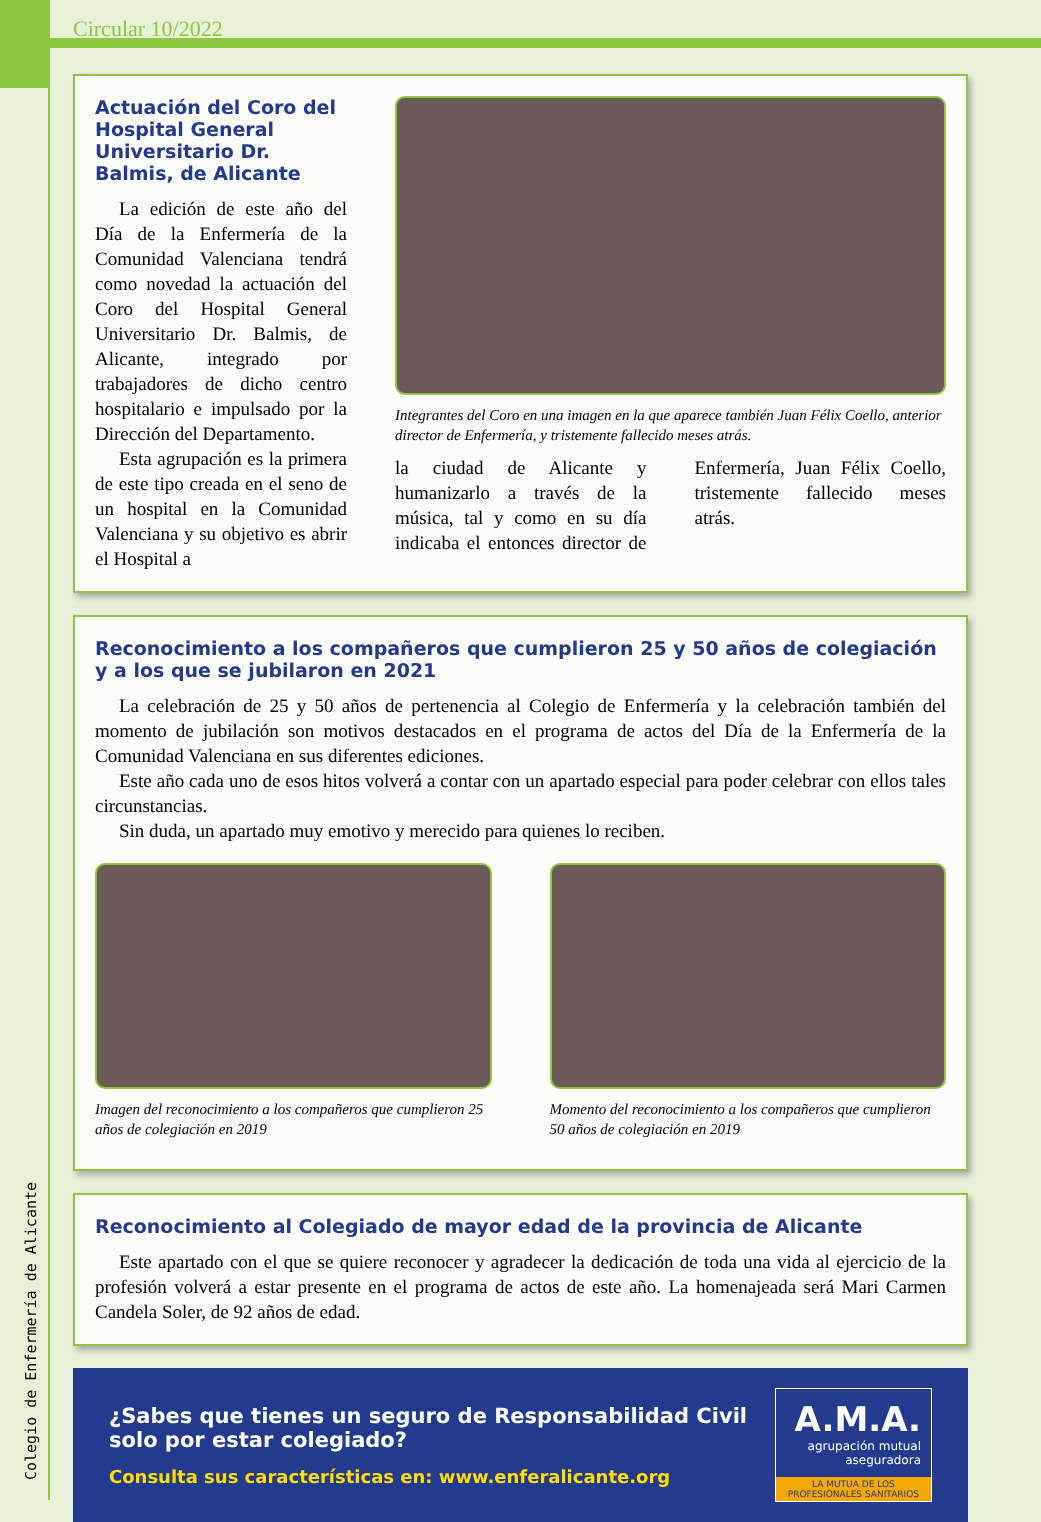Colegio de Enfermería de Alicante
Circular 10/2022
Actuación del Coro del Hospital General Universitario Dr. Balmis, de Alicante
La edición de este año del Día de la Enfermería de la Comunidad Valenciana tendrá como novedad la actuación del Coro del Hospital General Universitario Dr. Balmis, de Alicante, integrado por trabajadores de dicho centro hospitalario e impulsado por la Dirección del Departamento.
Esta agrupación es la primera de este tipo creada en el seno de un hospital en la Comunidad Valenciana y su objetivo es abrir el Hospital a
Integrantes del Coro en una imagen en la que aparece también Juan Félix Coello, anterior director de Enfermería, y tristemente fallecido meses atrás.
la ciudad de Alicante y humanizarlo a través de la música, tal y como en su día indicaba el entonces director de Enfermería, Juan Félix Coello, tristemente fallecido meses atrás.
Reconocimiento a los compañeros que cumplieron 25 y 50 años de colegiación y a los que se jubilaron en 2021
La celebración de 25 y 50 años de pertenencia al Colegio de Enfermería y la celebración también del momento de jubilación son motivos destacados en el programa de actos del Día de la Enfermería de la Comunidad Valenciana en sus diferentes ediciones.
Este año cada uno de esos hitos volverá a contar con un apartado especial para poder celebrar con ellos tales circunstancias.
Sin duda, un apartado muy emotivo y merecido para quienes lo reciben.
Imagen del reconocimiento a los compañeros que cumplieron 25 años de colegiación en 2019
Momento del reconocimiento a los compañeros que cumplieron 50 años de colegiación en 2019
Reconocimiento al Colegiado de mayor edad de la provincia de Alicante
Este apartado con el que se quiere reconocer y agradecer la dedicación de toda una vida al ejercicio de la profesión volverá a estar presente en el programa de actos de este año. La homenajeada será Mari Carmen Candela Soler, de 92 años de edad.
¿Sabes que tienes un seguro de Responsabilidad Civil solo por estar colegiado?
Consulta sus características en: www.enferalicante.org
A.M.A.
agrupación mutual
aseguradora
LA MUTUA DE LOS PROFESIONALES SANITARIOS